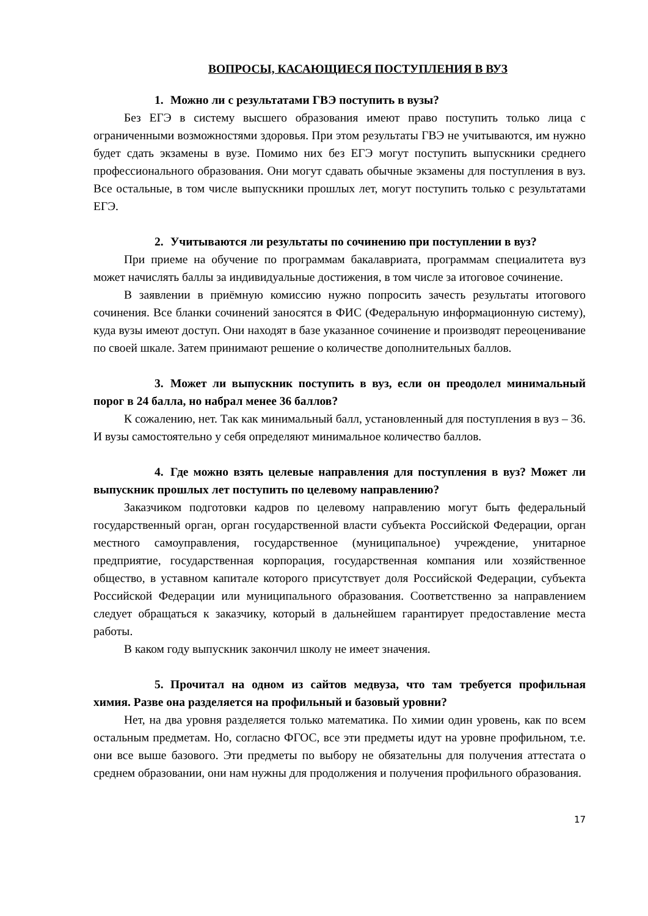ВОПРОСЫ, КАСАЮЩИЕСЯ ПОСТУПЛЕНИЯ В ВУЗ
1. Можно ли с результатами ГВЭ поступить в вузы?
Без ЕГЭ в систему высшего образования имеют право поступить только лица с ограниченными возможностями здоровья. При этом результаты ГВЭ не учитываются, им нужно будет сдать экзамены в вузе. Помимо них без ЕГЭ могут поступить выпускники среднего профессионального образования. Они могут сдавать обычные экзамены для поступления в вуз. Все остальные, в том числе выпускники прошлых лет, могут поступить только с результатами ЕГЭ.
2. Учитываются ли результаты по сочинению при поступлении в вуз?
При приеме на обучение по программам бакалавриата, программам специалитета вуз может начислять баллы за индивидуальные достижения, в том числе за итоговое сочинение.
В заявлении в приёмную комиссию нужно попросить зачесть результаты итогового сочинения. Все бланки сочинений заносятся в ФИС (Федеральную информационную систему), куда вузы имеют доступ. Они находят в базе указанное сочинение и производят переоценивание по своей шкале. Затем принимают решение о количестве дополнительных баллов.
3. Может ли выпускник поступить в вуз, если он преодолел минимальный порог в 24 балла, но набрал менее 36 баллов?
К сожалению, нет. Так как минимальный балл, установленный для поступления в вуз – 36. И вузы самостоятельно у себя определяют минимальное количество баллов.
4. Где можно взять целевые направления для поступления в вуз? Может ли выпускник прошлых лет поступить по целевому направлению?
Заказчиком подготовки кадров по целевому направлению могут быть федеральный государственный орган, орган государственной власти субъекта Российской Федерации, орган местного самоуправления, государственное (муниципальное) учреждение, унитарное предприятие, государственная корпорация, государственная компания или хозяйственное общество, в уставном капитале которого присутствует доля Российской Федерации, субъекта Российской Федерации или муниципального образования. Соответственно за направлением следует обращаться к заказчику, который в дальнейшем гарантирует предоставление места работы.
В каком году выпускник закончил школу не имеет значения.
5. Прочитал на одном из сайтов медвуза, что там требуется профильная химия. Разве она разделяется на профильный и базовый уровни?
Нет, на два уровня разделяется только математика. По химии один уровень, как по всем остальным предметам. Но, согласно ФГОС, все эти предметы идут на уровне профильном, т.е. они все выше базового. Эти предметы по выбору не обязательны для получения аттестата о среднем образовании, они нам нужны для продолжения и получения профильного образования.
17